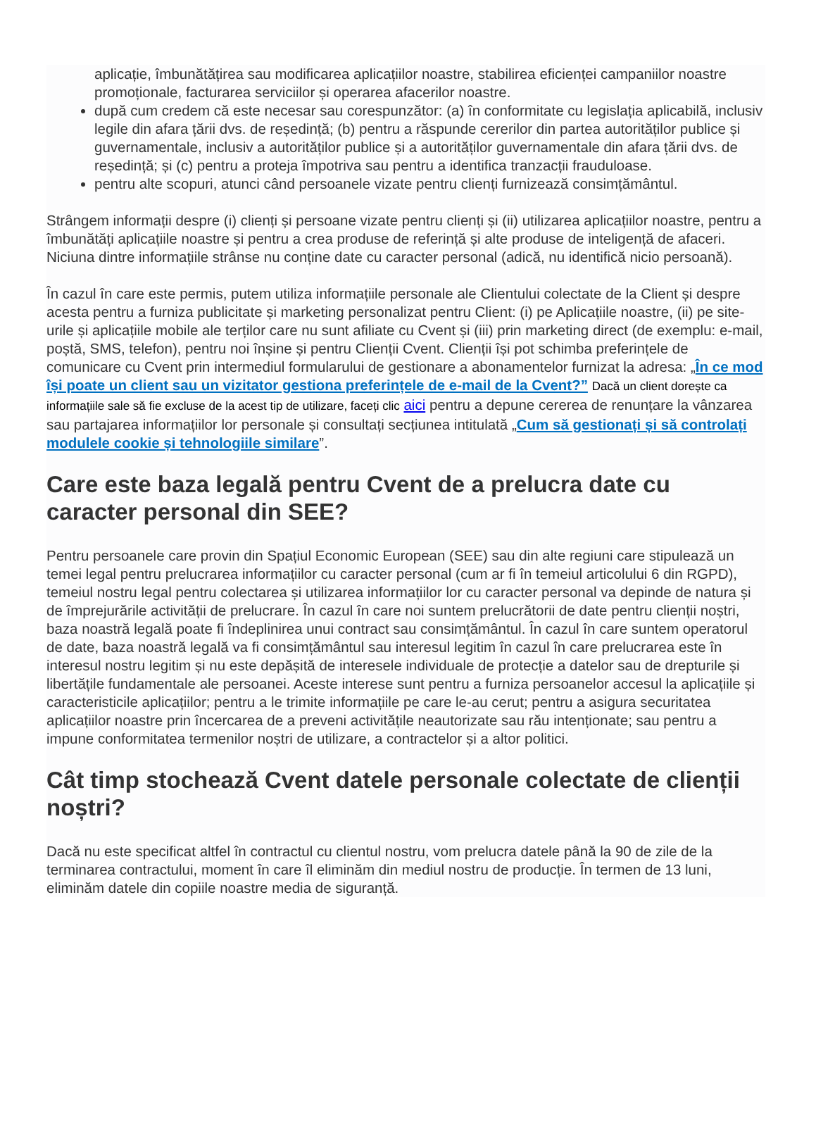aplicație, îmbunătățirea sau modificarea aplicațiilor noastre, stabilirea eficienței campaniilor noastre promoționale, facturarea serviciilor și operarea afacerilor noastre.
după cum credem că este necesar sau corespunzător: (a) în conformitate cu legislația aplicabilă, inclusiv legile din afara țării dvs. de reședință; (b) pentru a răspunde cererilor din partea autorităților publice și guvernamentale, inclusiv a autorităților publice și a autorităților guvernamentale din afara țării dvs. de reședință; și (c) pentru a proteja împotriva sau pentru a identifica tranzacții frauduloase.
pentru alte scopuri, atunci când persoanele vizate pentru clienți furnizează consimțământul.
Strângem informații despre (i) clienți și persoane vizate pentru clienți și (ii) utilizarea aplicațiilor noastre, pentru a îmbunătăți aplicațiile noastre și pentru a crea produse de referință și alte produse de inteligență de afaceri. Niciuna dintre informațiile strânse nu conține date cu caracter personal (adică, nu identifică nicio persoană).
În cazul în care este permis, putem utiliza informațiile personale ale Clientului colectate de la Client și despre acesta pentru a furniza publicitate și marketing personalizat pentru Client: (i) pe Aplicațiile noastre, (ii) pe site-urile și aplicațiile mobile ale terților care nu sunt afiliate cu Cvent și (iii) prin marketing direct (de exemplu: e-mail, poștă, SMS, telefon), pentru noi înșine și pentru Clienții Cvent. Clienții își pot schimba preferințele de comunicare cu Cvent prin intermediul formularului de gestionare a abonamentelor furnizat la adresa: „În ce mod își poate un client sau un vizitator gestiona preferințele de e-mail de la Cvent?” Dacă un client dorește ca informațiile sale să fie excluse de la acest tip de utilizare, faceți clic aici pentru a depune cererea de renunțare la vânzarea sau partajarea informațiilor lor personale și consultați secțiunea intitulată „Cum să gestionați și să controlați modulele cookie și tehnologiile similare”.
Care este baza legală pentru Cvent de a prelucra date cu caracter personal din SEE?
Pentru persoanele care provin din Spațiul Economic European (SEE) sau din alte regiuni care stipulează un temei legal pentru prelucrarea informațiilor cu caracter personal (cum ar fi în temeiul articolului 6 din RGPD), temeiul nostru legal pentru colectarea și utilizarea informațiilor lor cu caracter personal va depinde de natura și de împrejurările activității de prelucrare. În cazul în care noi suntem prelucrătorii de date pentru clienții noștri, baza noastră legală poate fi îndeplinirea unui contract sau consimțământul. În cazul în care suntem operatorul de date, baza noastră legală va fi consimțământul sau interesul legitim în cazul în care prelucrarea este în interesul nostru legitim și nu este depășită de interesele individuale de protecție a datelor sau de drepturile și libertățile fundamentale ale persoanei. Aceste interese sunt pentru a furniza persoanelor accesul la aplicațiile și caracteristicile aplicațiilor; pentru a le trimite informațiile pe care le-au cerut; pentru a asigura securitatea aplicațiilor noastre prin încercarea de a preveni activitățile neautorizate sau rău intenționate; sau pentru a impune conformitatea termenilor noștri de utilizare, a contractelor și a altor politici.
Cât timp stochează Cvent datele personale colectate de clienții noștri?
Dacă nu este specificat altfel în contractul cu clientul nostru, vom prelucra datele până la 90 de zile de la terminarea contractului, moment în care îl eliminăm din mediul nostru de producție. În termen de 13 luni, eliminăm datele din copiile noastre media de siguranță.